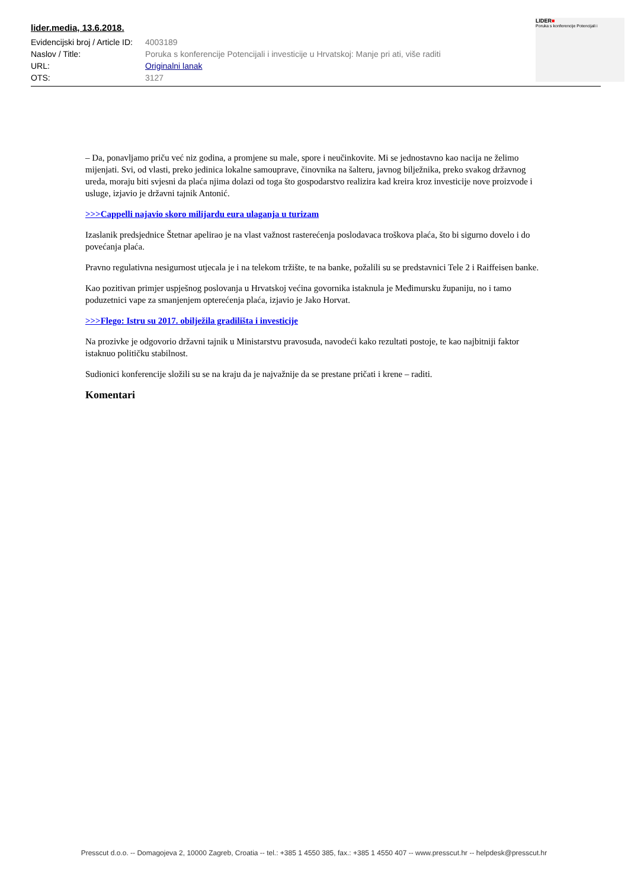lider.media, 13.6.2018.
| Evidencijski broj / Article ID: | 4003189 |
| Naslov / Title: | Poruka s konferencije Potencijali i investicije u Hrvatskoj: Manje pri ati, više raditi |
| URL: | Originalni lanak |
| OTS: | 3127 |
LIDER■
Poruka s konferencije Potencijali i
– Da, ponavljamo priču već niz godina, a promjene su male, spore i neučinkovite. Mi se jednostavno kao nacija ne želimo mijenjati. Svi, od vlasti, preko jedinica lokalne samouprave, činovnika na šalteru, javnog bilježnika, preko svakog državnog ureda, moraju biti svjesni da plaća njima dolazi od toga što gospodarstvo realizira kad kreira kroz investicije nove proizvode i usluge, izjavio je državni tajnik Antonić.
>>>Cappelli najavio skoro milijardu eura ulaganja u turizam
Izaslanik predsjednice Štetnar apelirao je na vlast važnost rasterećenja poslodavaca troškova plaća, što bi sigurno dovelo i do povećanja plaća.
Pravno regulativna nesigurnost utjecala je i na telekom tržište, te na banke, požalili su se predstavnici Tele 2 i Raiffeisen banke.
Kao pozitivan primjer uspješnog poslovanja u Hrvatskoj većina govornika istaknula je Međimursku županiju, no i tamo poduzetnici vape za smanjenjem opterećenja plaća, izjavio je Jako Horvat.
>>>Flego: Istru su 2017. obilježila gradilišta i investicije
Na prozivke je odgovorio državni tajnik u Ministarstvu pravosuđa, navodeći kako rezultati postoje, te kao najbitniji faktor istaknuo političku stabilnost.
Sudionici konferencije složili su se na kraju da je najvažnije da se prestane pričati i krene – raditi.
Komentari
Presscut d.o.o. -- Domagojeva 2, 10000 Zagreb, Croatia -- tel.: +385 1 4550 385, fax.: +385 1 4550 407 -- www.presscut.hr -- helpdesk@presscut.hr